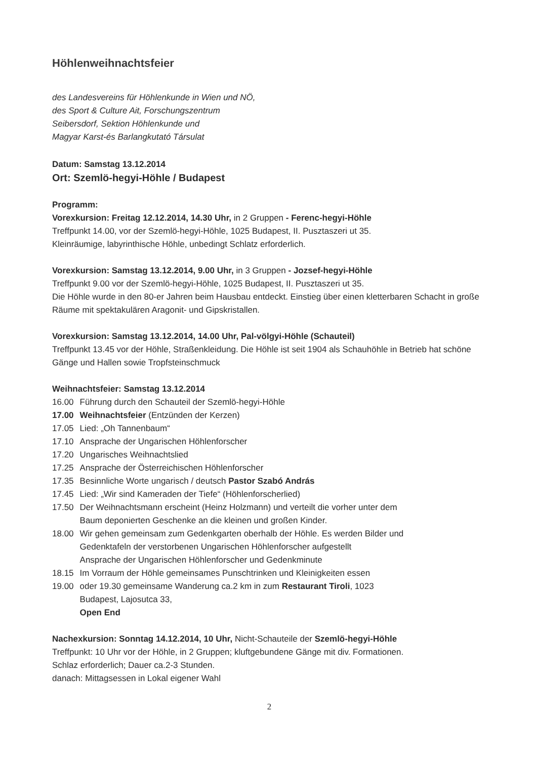Höhlenweihnachtsfeier
des Landesvereins für Höhlenkunde in Wien und NÖ,
des Sport & Culture Ait, Forschungszentrum
Seibersdorf, Sektion Höhlenkunde und
Magyar Karst-és Barlangkutató Társulat
Datum: Samstag 13.12.2014
Ort: Szemlö-hegyi-Höhle / Budapest
Programm:
Vorexkursion: Freitag 12.12.2014, 14.30 Uhr, in 2 Gruppen - Ferenc-hegyi-Höhle
Treffpunkt 14.00, vor der Szemlö-hegyi-Höhle, 1025 Budapest, II. Pusztaszeri ut 35.
Kleinräumige, labyrinthische Höhle, unbedingt Schlatz erforderlich.
Vorexkursion: Samstag 13.12.2014, 9.00 Uhr, in 3 Gruppen - Jozsef-hegyi-Höhle
Treffpunkt 9.00 vor der Szemlö-hegyi-Höhle, 1025 Budapest, II. Pusztaszeri ut 35.
Die Höhle wurde in den 80-er Jahren beim Hausbau entdeckt. Einstieg über einen kletterbaren Schacht in große Räume mit spektakulären Aragonit- und Gipskristallen.
Vorexkursion: Samstag 13.12.2014, 14.00 Uhr, Pal-völgyi-Höhle (Schauteil)
Treffpunkt 13.45 vor der Höhle, Straßenkleidung. Die Höhle ist seit 1904 als Schauhöhle in Betrieb hat schöne Gänge und Hallen sowie Tropfsteinschmuck
Weihnachtsfeier: Samstag 13.12.2014
| 16.00 | Führung durch den Schauteil der Szemlö-hegyi-Höhle |
| 17.00 | Weihnachtsfeier (Entzünden der Kerzen) |
| 17.05 | Lied: „Oh Tannenbaum“ |
| 17.10 | Ansprache der Ungarischen Höhlenforscher |
| 17.20 | Ungarisches Weihnachtslied |
| 17.25 | Ansprache der Österreichischen Höhlenforscher |
| 17.35 | Besinnliche Worte ungarisch / deutsch Pastor Szabó András |
| 17.45 | Lied: „Wir sind Kameraden der Tiefe“ (Höhlenforscherlied) |
| 17.50 | Der Weihnachtsmann erscheint (Heinz Holzmann) und verteilt die vorher unter dem Baum deponierten Geschenke an die kleinen und großen Kinder. |
| 18.00 | Wir gehen gemeinsam zum Gedenkgarten oberhalb der Höhle. Es werden Bilder und Gedenktafeln der verstorbenen Ungarischen Höhlenforscher aufgestellt Ansprache der Ungarischen Höhlenforscher und Gedenkminute |
| 18.15 | Im Vorraum der Höhle gemeinsames Punschtrinken und Kleinigkeiten essen |
| 19.00 | oder 19.30 gemeinsame Wanderung ca.2 km in zum Restaurant Tiroli , 1023 Budapest, Lajosutca 33, Open End |
Nachexkursion: Sonntag 14.12.2014, 10 Uhr, Nicht-Schauteile der Szemlö-hegyi-Höhle
Treffpunkt: 10 Uhr vor der Höhle, in 2 Gruppen; kluftgebundene Gänge mit div. Formationen.
Schlaz erforderlich; Dauer ca.2-3 Stunden.
danach: Mittagsessen in Lokal eigener Wahl
2